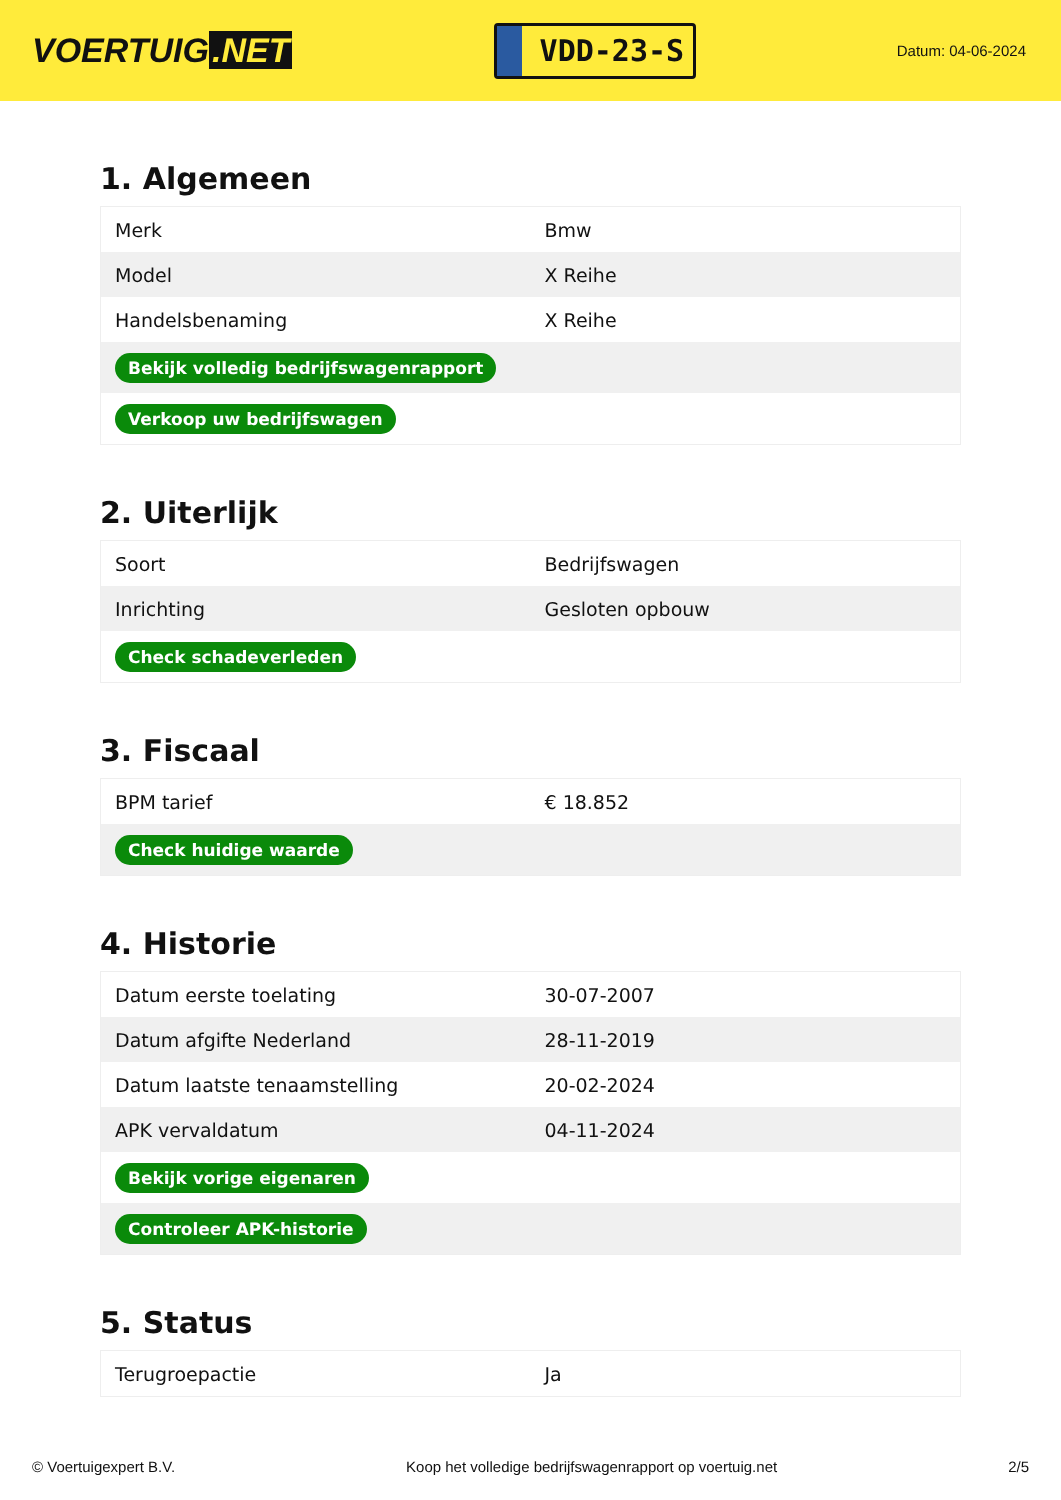VOERTUIG.NET
VDD-23-S
Datum: 04-06-2024
1. Algemeen
| Merk | Bmw |
| Model | X Reihe |
| Handelsbenaming | X Reihe |
| Bekijk volledig bedrijfswagenrapport | |
| Verkoop uw bedrijfswagen | |
2. Uiterlijk
| Soort | Bedrijfswagen |
| Inrichting | Gesloten opbouw |
| Check schadeverleden | |
3. Fiscaal
| BPM tarief | € 18.852 |
| Check huidige waarde | |
4. Historie
| Datum eerste toelating | 30-07-2007 |
| Datum afgifte Nederland | 28-11-2019 |
| Datum laatste tenaamstelling | 20-02-2024 |
| APK vervaldatum | 04-11-2024 |
| Bekijk vorige eigenaren | |
| Controleer APK-historie | |
5. Status
| Terugroepactie | Ja |
© Voertuigexpert B.V. Koop het volledige bedrijfswagenrapport op voertuig.net 2/5